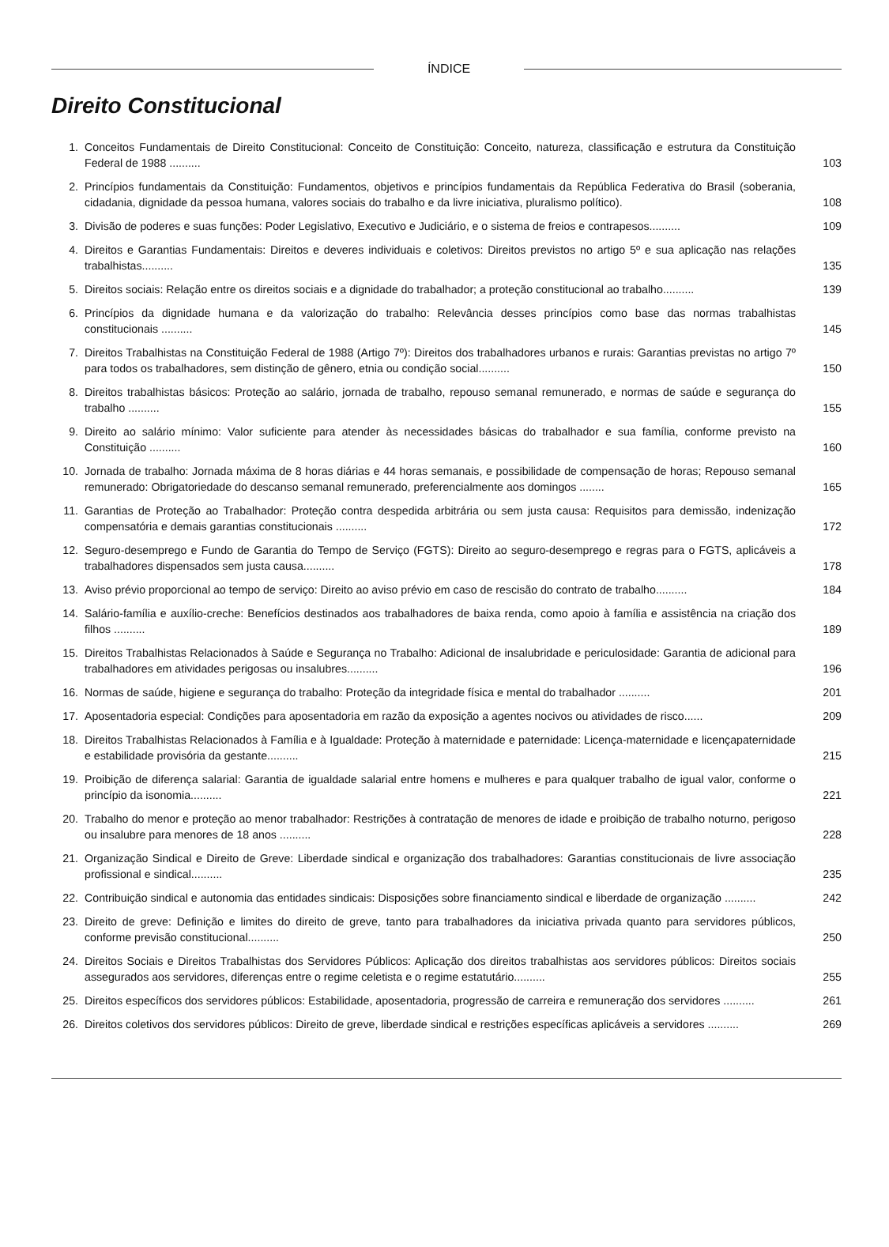ÍNDICE
Direito Constitucional
1. Conceitos Fundamentais de Direito Constitucional: Conceito de Constituição: Conceito, natureza, classificação e estrutura da Constituição Federal de 1988 .......... 103
2. Princípios fundamentais da Constituição: Fundamentos, objetivos e princípios fundamentais da República Federativa do Brasil (soberania, cidadania, dignidade da pessoa humana, valores sociais do trabalho e da livre iniciativa, pluralismo político). 108
3. Divisão de poderes e suas funções: Poder Legislativo, Executivo e Judiciário, e o sistema de freios e contrapesos.......... 109
4. Direitos e Garantias Fundamentais: Direitos e deveres individuais e coletivos: Direitos previstos no artigo 5º e sua aplicação nas relações trabalhistas.......... 135
5. Direitos sociais: Relação entre os direitos sociais e a dignidade do trabalhador; a proteção constitucional ao trabalho.......... 139
6. Princípios da dignidade humana e da valorização do trabalho: Relevância desses princípios como base das normas trabalhistas constitucionais .......... 145
7. Direitos Trabalhistas na Constituição Federal de 1988 (Artigo 7º): Direitos dos trabalhadores urbanos e rurais: Garantias previstas no artigo 7º para todos os trabalhadores, sem distinção de gênero, etnia ou condição social.......... 150
8. Direitos trabalhistas básicos: Proteção ao salário, jornada de trabalho, repouso semanal remunerado, e normas de saúde e segurança do trabalho .......... 155
9. Direito ao salário mínimo: Valor suficiente para atender às necessidades básicas do trabalhador e sua família, conforme previsto na Constituição .......... 160
10. Jornada de trabalho: Jornada máxima de 8 horas diárias e 44 horas semanais, e possibilidade de compensação de horas; Repouso semanal remunerado: Obrigatoriedade do descanso semanal remunerado, preferencialmente aos domingos ........ 165
11. Garantias de Proteção ao Trabalhador: Proteção contra despedida arbitrária ou sem justa causa: Requisitos para demissão, indenização compensatória e demais garantias constitucionais .......... 172
12. Seguro-desemprego e Fundo de Garantia do Tempo de Serviço (FGTS): Direito ao seguro-desemprego e regras para o FGTS, aplicáveis a trabalhadores dispensados sem justa causa.......... 178
13. Aviso prévio proporcional ao tempo de serviço: Direito ao aviso prévio em caso de rescisão do contrato de trabalho.......... 184
14. Salário-família e auxílio-creche: Benefícios destinados aos trabalhadores de baixa renda, como apoio à família e assistência na criação dos filhos .......... 189
15. Direitos Trabalhistas Relacionados à Saúde e Segurança no Trabalho: Adicional de insalubridade e periculosidade: Garantia de adicional para trabalhadores em atividades perigosas ou insalubres.......... 196
16. Normas de saúde, higiene e segurança do trabalho: Proteção da integridade física e mental do trabalhador .......... 201
17. Aposentadoria especial: Condições para aposentadoria em razão da exposição a agentes nocivos ou atividades de risco...... 209
18. Direitos Trabalhistas Relacionados à Família e à Igualdade: Proteção à maternidade e paternidade: Licença-maternidade e licençapaternidade e estabilidade provisória da gestante.......... 215
19. Proibição de diferença salarial: Garantia de igualdade salarial entre homens e mulheres e para qualquer trabalho de igual valor, conforme o princípio da isonomia.......... 221
20. Trabalho do menor e proteção ao menor trabalhador: Restrições à contratação de menores de idade e proibição de trabalho noturno, perigoso ou insalubre para menores de 18 anos .......... 228
21. Organização Sindical e Direito de Greve: Liberdade sindical e organização dos trabalhadores: Garantias constitucionais de livre associação profissional e sindical.......... 235
22. Contribuição sindical e autonomia das entidades sindicais: Disposições sobre financiamento sindical e liberdade de organização .......... 242
23. Direito de greve: Definição e limites do direito de greve, tanto para trabalhadores da iniciativa privada quanto para servidores públicos, conforme previsão constitucional.......... 250
24. Direitos Sociais e Direitos Trabalhistas dos Servidores Públicos: Aplicação dos direitos trabalhistas aos servidores públicos: Direitos sociais assegurados aos servidores, diferenças entre o regime celetista e o regime estatutário.......... 255
25. Direitos específicos dos servidores públicos: Estabilidade, aposentadoria, progressão de carreira e remuneração dos servidores .......... 261
26. Direitos coletivos dos servidores públicos: Direito de greve, liberdade sindical e restrições específicas aplicáveis a servidores .......... 269